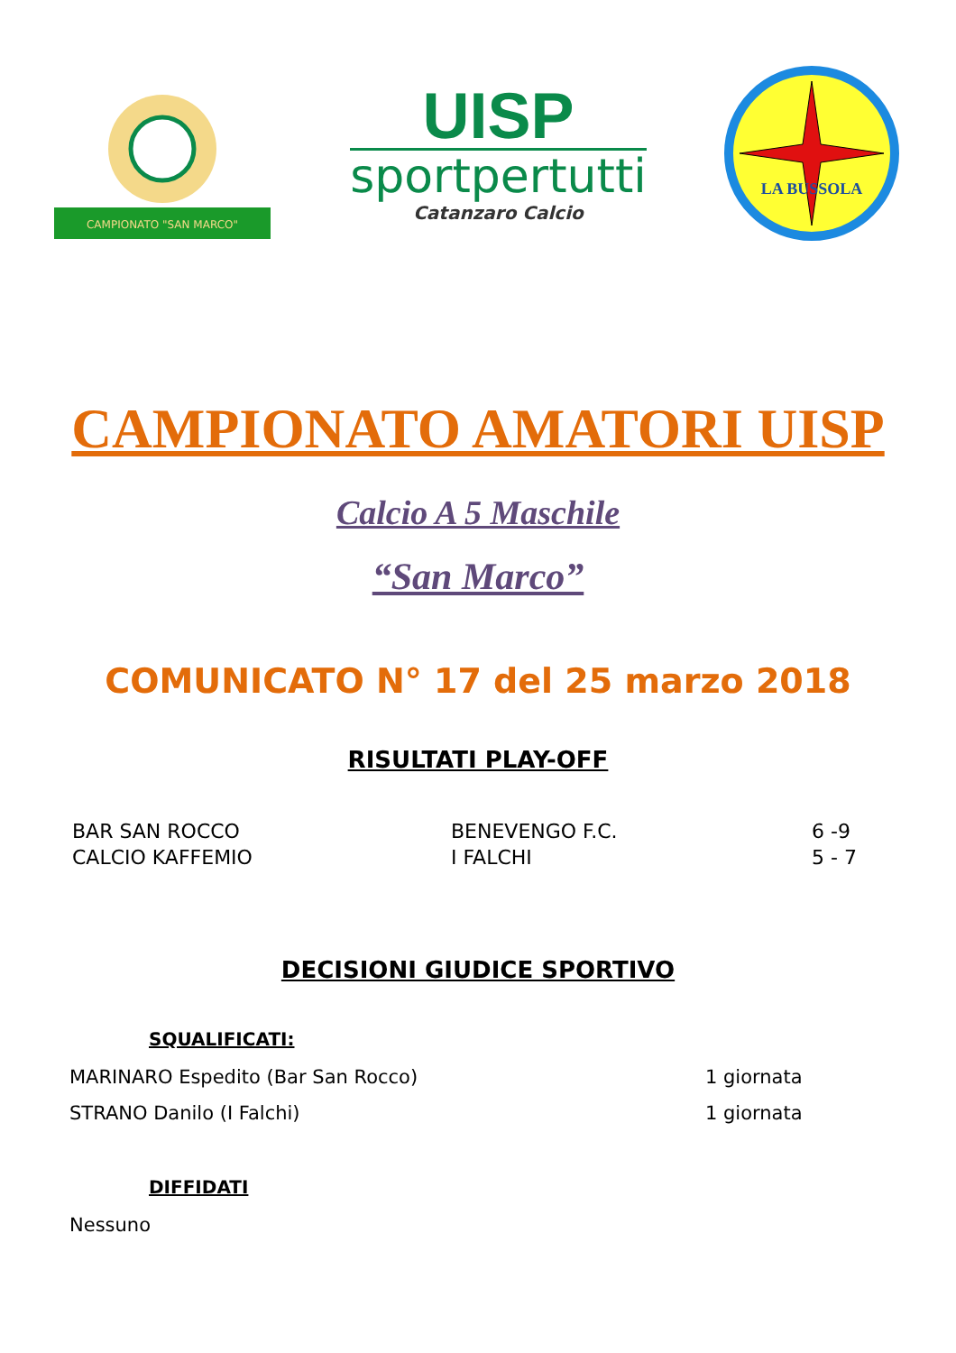CAMPIONATO "SAN MARCO"
UISP
sportpertutti
Catanzaro Calcio
LA BUSSOLA
CAMPIONATO AMATORI UISP
Calcio A 5 Maschile
“San Marco”
COMUNICATO N° 17 del 25 marzo 2018
RISULTATI PLAY-OFF
| BAR SAN ROCCO | BENEVENGO F.C. | 6 -9 |
| CALCIO KAFFEMIO | I FALCHI | 5 - 7 |
DECISIONI GIUDICE SPORTIVO
SQUALIFICATI:
MARINARO Espedito (Bar San Rocco) 1 giornata
STRANO Danilo (I Falchi) 1 giornata
DIFFIDATI
Nessuno